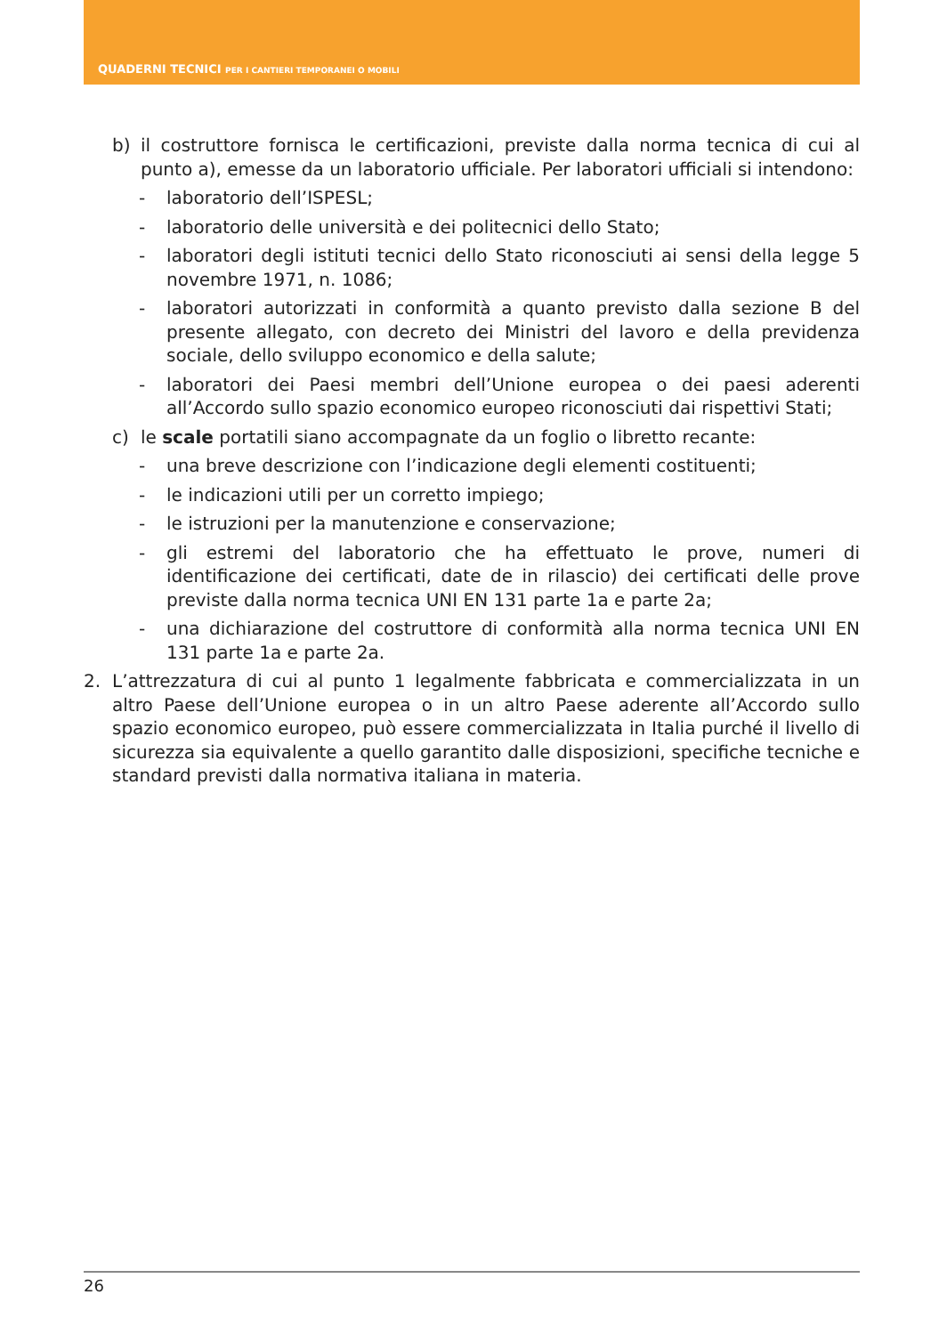QUADERNI TECNICI PER I CANTIERI TEMPORANEI O MOBILI
b) il costruttore fornisca le certificazioni, previste dalla norma tecnica di cui al punto a), emesse da un laboratorio ufficiale. Per laboratori ufficiali si intendono:
- laboratorio dell’ISPESL;
- laboratorio delle università e dei politecnici dello Stato;
- laboratori degli istituti tecnici dello Stato riconosciuti ai sensi della legge 5 novembre 1971, n. 1086;
- laboratori autorizzati in conformità a quanto previsto dalla sezione B del presente allegato, con decreto dei Ministri del lavoro e della previdenza sociale, dello sviluppo economico e della salute;
- laboratori dei Paesi membri dell’Unione europea o dei paesi aderenti all’Accordo sullo spazio economico europeo riconosciuti dai rispettivi Stati;
c) le scale portatili siano accompagnate da un foglio o libretto recante:
- una breve descrizione con l’indicazione degli elementi costituenti;
- le indicazioni utili per un corretto impiego;
- le istruzioni per la manutenzione e conservazione;
- gli estremi del laboratorio che ha effettuato le prove, numeri di identificazione dei certificati, date de in rilascio) dei certificati delle prove previste dalla norma tecnica UNI EN 131 parte 1a e parte 2a;
- una dichiarazione del costruttore di conformità alla norma tecnica UNI EN 131 parte 1a e parte 2a.
2. L’attrezzatura di cui al punto 1 legalmente fabbricata e commercializzata in un altro Paese dell’Unione europea o in un altro Paese aderente all’Accordo sullo spazio economico europeo, può essere commercializzata in Italia purché il livello di sicurezza sia equivalente a quello garantito dalle disposizioni, specifiche tecniche e standard previsti dalla normativa italiana in materia.
26